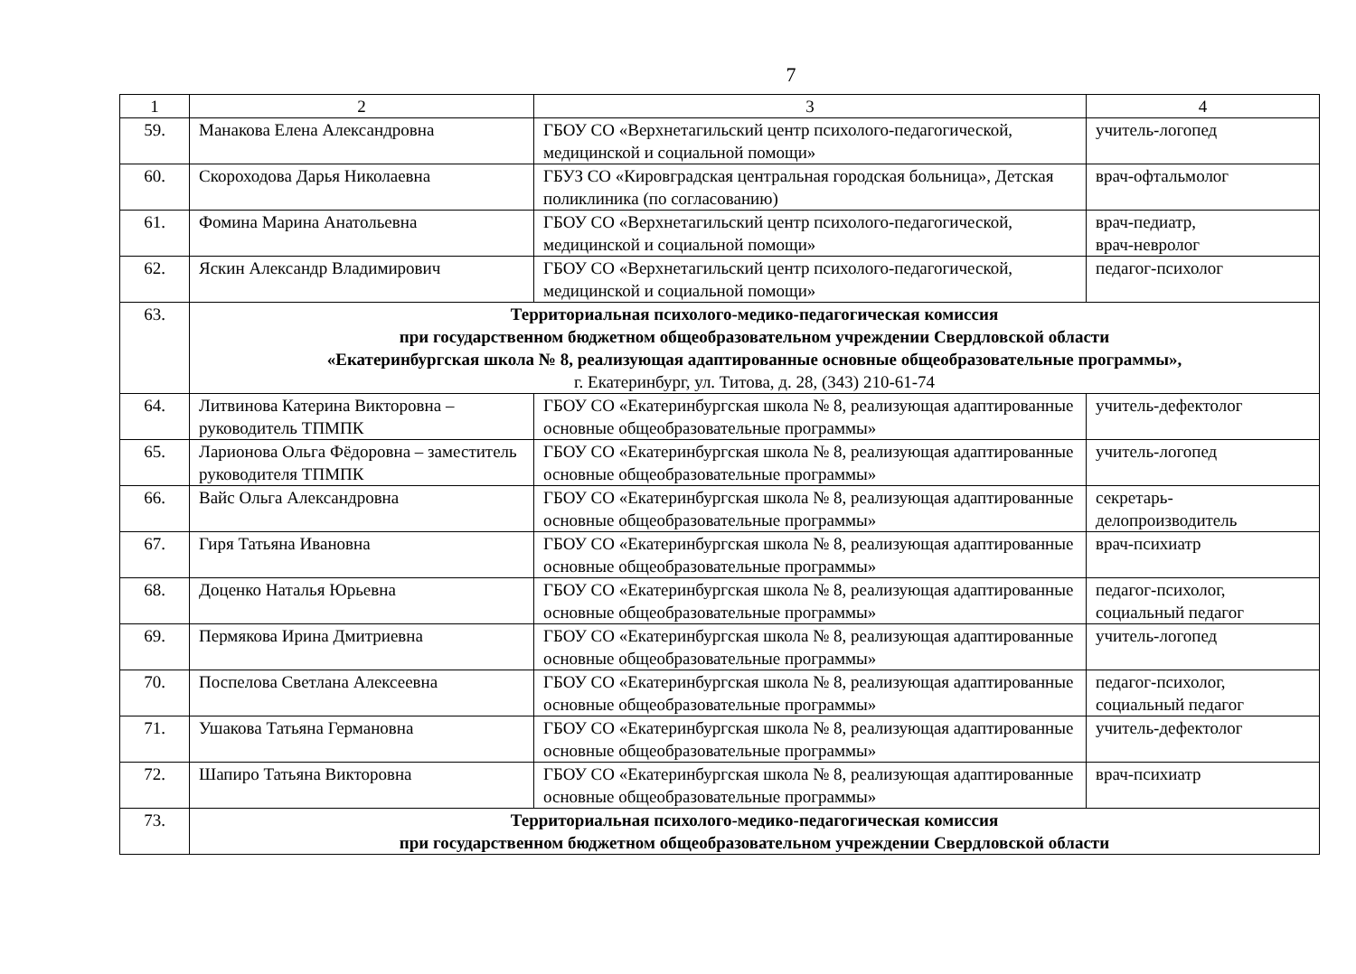7
| 1 | 2 | 3 | 4 |
| 59. | Манакова Елена Александровна | ГБОУ СО «Верхнетагильский центр психолого-педагогической, медицинской и социальной помощи» | учитель-логопед |
| 60. | Скороходова Дарья Николаевна | ГБУЗ СО «Кировградская центральная городская больница», Детская поликлиника (по согласованию) | врач-офтальмолог |
| 61. | Фомина Марина Анатольевна | ГБОУ СО «Верхнетагильский центр психолого-педагогической, медицинской и социальной помощи» | врач-педиатр, врач-невролог |
| 62. | Яскин Александр Владимирович | ГБОУ СО «Верхнетагильский центр психолого-педагогической, медицинской и социальной помощи» | педагог-психолог |
| 63. | Территориальная психолого-медико-педагогическая комиссия при государственном бюджетном общеобразовательном учреждении Свердловской области «Екатеринбургская школа № 8, реализующая адаптированные основные общеобразовательные программы», г. Екатеринбург, ул. Титова, д. 28, (343) 210-61-74 | | |
| 64. | Литвинова Катерина Викторовна – руководитель ТПМПК | ГБОУ СО «Екатеринбургская школа № 8, реализующая адаптированные основные общеобразовательные программы» | учитель-дефектолог |
| 65. | Ларионова Ольга Фёдоровна – заместитель руководителя ТПМПК | ГБОУ СО «Екатеринбургская школа № 8, реализующая адаптированные основные общеобразовательные программы» | учитель-логопед |
| 66. | Вайс Ольга Александровна | ГБОУ СО «Екатеринбургская школа № 8, реализующая адаптированные основные общеобразовательные программы» | секретарь-делопроизводитель |
| 67. | Гиря Татьяна Ивановна | ГБОУ СО «Екатеринбургская школа № 8, реализующая адаптированные основные общеобразовательные программы» | врач-психиатр |
| 68. | Доценко Наталья Юрьевна | ГБОУ СО «Екатеринбургская школа № 8, реализующая адаптированные основные общеобразовательные программы» | педагог-психолог, социальный педагог |
| 69. | Пермякова Ирина Дмитриевна | ГБОУ СО «Екатеринбургская школа № 8, реализующая адаптированные основные общеобразовательные программы» | учитель-логопед |
| 70. | Поспелова Светлана Алексеевна | ГБОУ СО «Екатеринбургская школа № 8, реализующая адаптированные основные общеобразовательные программы» | педагог-психолог, социальный педагог |
| 71. | Ушакова Татьяна Германовна | ГБОУ СО «Екатеринбургская школа № 8, реализующая адаптированные основные общеобразовательные программы» | учитель-дефектолог |
| 72. | Шапиро Татьяна Викторовна | ГБОУ СО «Екатеринбургская школа № 8, реализующая адаптированные основные общеобразовательные программы» | врач-психиатр |
| 73. | Территориальная психолого-медико-педагогическая комиссия при государственном бюджетном общеобразовательном учреждении Свердловской области | | |